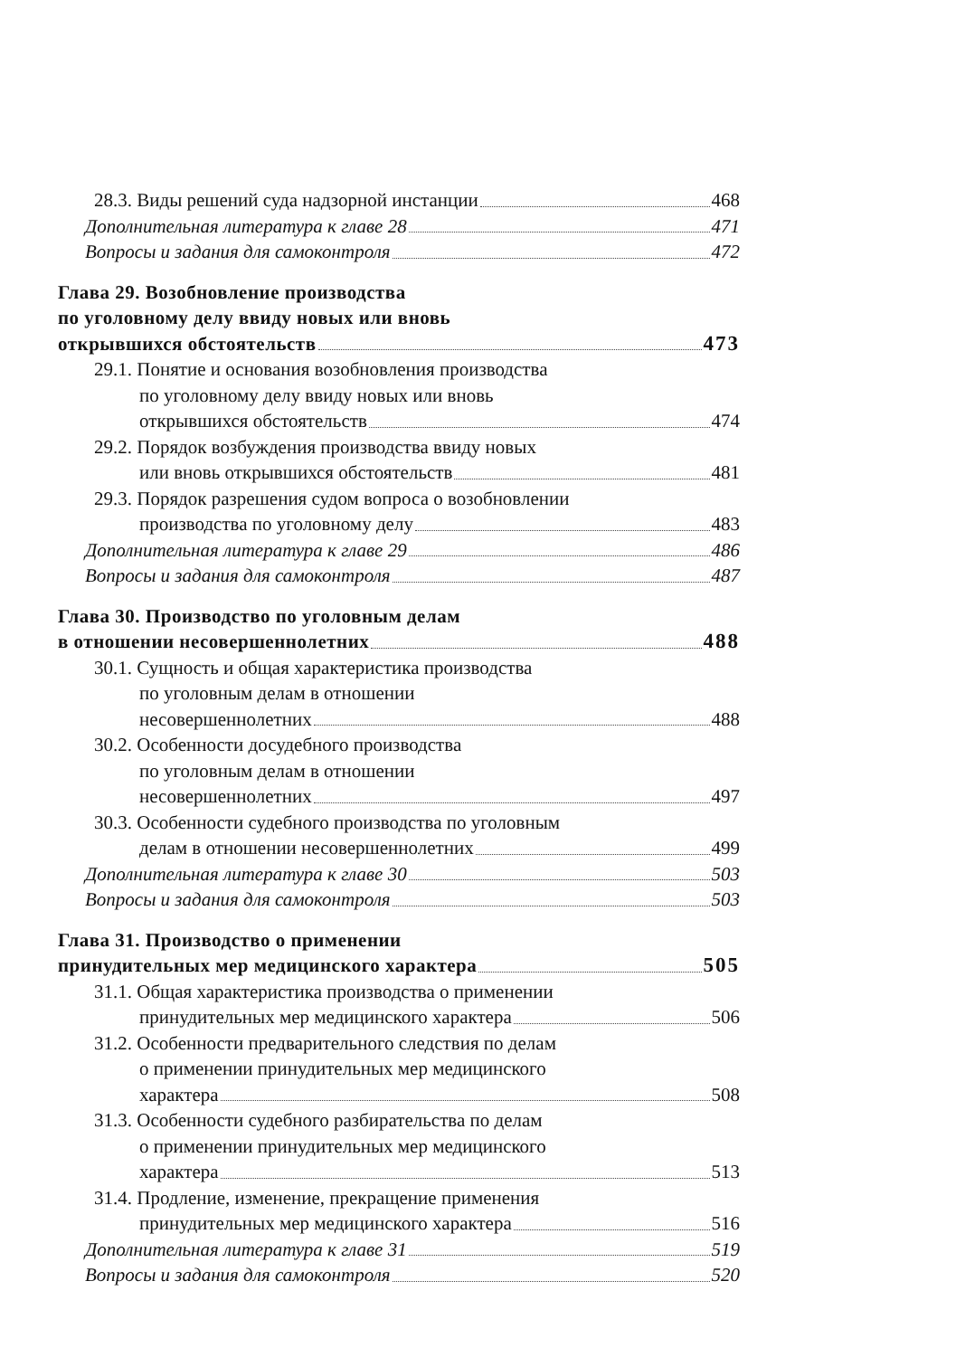28.3. Виды решений суда надзорной инстанции 468
Дополнительная литература к главе 28 471
Вопросы и задания для самоконтроля 472
Глава 29. Возобновление производства
по уголовному делу ввиду новых или вновь
открывшихся обстоятельств 473
29.1. Понятие и основания возобновления производства
по уголовному делу ввиду новых или вновь
открывшихся обстоятельств 474
29.2. Порядок возбуждения производства ввиду новых
или вновь открывшихся обстоятельств 481
29.3. Порядок разрешения судом вопроса о возобновлении
производства по уголовному делу 483
Дополнительная литература к главе 29 486
Вопросы и задания для самоконтроля 487
Глава 30. Производство по уголовным делам
в отношении несовершеннолетних 488
30.1. Сущность и общая характеристика производства
по уголовным делам в отношении
несовершеннолетних 488
30.2. Особенности досудебного производства
по уголовным делам в отношении
несовершеннолетних 497
30.3. Особенности судебного производства по уголовным
делам в отношении несовершеннолетних 499
Дополнительная литература к главе 30 503
Вопросы и задания для самоконтроля 503
Глава 31. Производство о применении
принудительных мер медицинского характера 505
31.1. Общая характеристика производства о применении
принудительных мер медицинского характера 506
31.2. Особенности предварительного следствия по делам
о применении принудительных мер медицинского
характера 508
31.3. Особенности судебного разбирательства по делам
о применении принудительных мер медицинского
характера 513
31.4. Продление, изменение, прекращение применения
принудительных мер медицинского характера 516
Дополнительная литература к главе 31 519
Вопросы и задания для самоконтроля 520